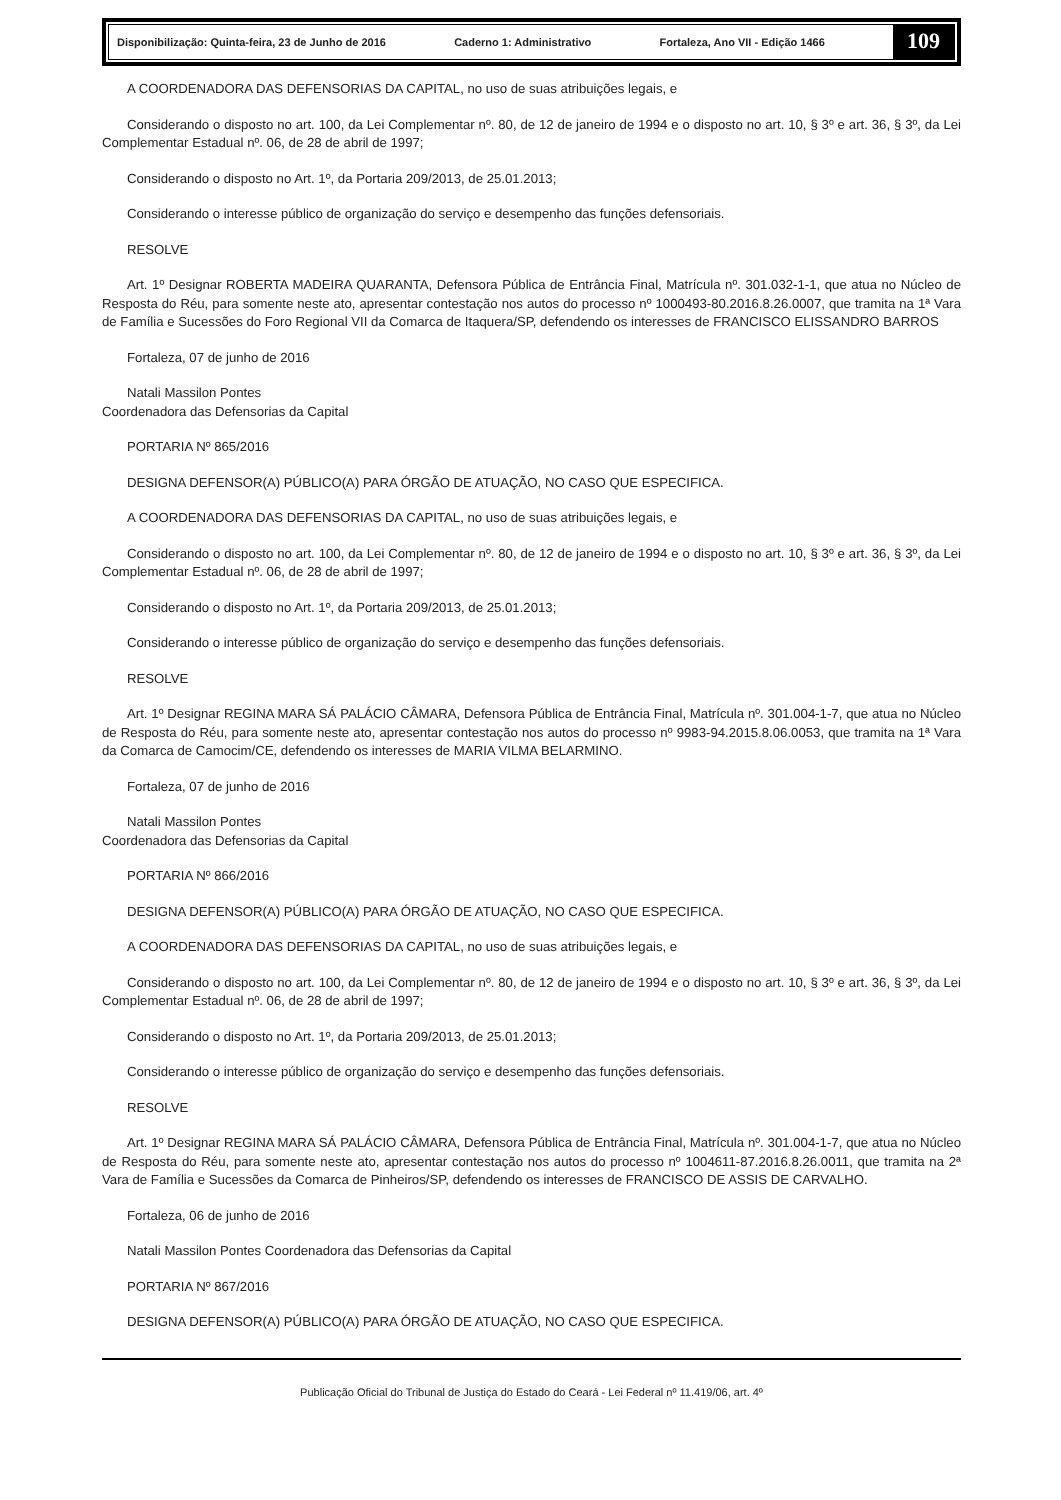Disponibilização: Quinta-feira, 23 de Junho de 2016 Caderno 1: Administrativo Fortaleza, Ano VII - Edição 1466 109
A COORDENADORA DAS DEFENSORIAS DA CAPITAL, no uso de suas atribuições legais, e
Considerando o disposto no art. 100, da Lei Complementar nº. 80, de 12 de janeiro de 1994 e o disposto no art. 10, § 3º e art. 36, § 3º, da Lei Complementar Estadual nº. 06, de 28 de abril de 1997;
Considerando o disposto no Art. 1º, da Portaria 209/2013, de 25.01.2013;
Considerando o interesse público de organização do serviço e desempenho das funções defensoriais.
RESOLVE
Art. 1º Designar ROBERTA MADEIRA QUARANTA, Defensora Pública de Entrância Final, Matrícula nº. 301.032-1-1, que atua no Núcleo de Resposta do Réu, para somente neste ato, apresentar contestação nos autos do processo nº 1000493-80.2016.8.26.0007, que tramita na 1ª Vara de Família e Sucessões do Foro Regional VII da Comarca de Itaquera/SP, defendendo os interesses de FRANCISCO ELISSANDRO BARROS
Fortaleza, 07 de junho de 2016
Natali Massilon Pontes
Coordenadora das Defensorias da Capital
PORTARIA Nº 865/2016
DESIGNA DEFENSOR(A) PÚBLICO(A) PARA ÓRGÃO DE ATUAÇÃO, NO CASO QUE ESPECIFICA.
A COORDENADORA DAS DEFENSORIAS DA CAPITAL, no uso de suas atribuições legais, e
Considerando o disposto no art. 100, da Lei Complementar nº. 80, de 12 de janeiro de 1994 e o disposto no art. 10, § 3º e art. 36, § 3º, da Lei Complementar Estadual nº. 06, de 28 de abril de 1997;
Considerando o disposto no Art. 1º, da Portaria 209/2013, de 25.01.2013;
Considerando o interesse público de organização do serviço e desempenho das funções defensoriais.
RESOLVE
Art. 1º Designar REGINA MARA SÁ PALÁCIO CÂMARA, Defensora Pública de Entrância Final, Matrícula nº. 301.004-1-7, que atua no Núcleo de Resposta do Réu, para somente neste ato, apresentar contestação nos autos do processo nº 9983-94.2015.8.06.0053, que tramita na 1ª Vara da Comarca de Camocim/CE, defendendo os interesses de MARIA VILMA BELARMINO.
Fortaleza, 07 de junho de 2016
Natali Massilon Pontes
Coordenadora das Defensorias da Capital
PORTARIA Nº 866/2016
DESIGNA DEFENSOR(A) PÚBLICO(A) PARA ÓRGÃO DE ATUAÇÃO, NO CASO QUE ESPECIFICA.
A COORDENADORA DAS DEFENSORIAS DA CAPITAL, no uso de suas atribuições legais, e
Considerando o disposto no art. 100, da Lei Complementar nº. 80, de 12 de janeiro de 1994 e o disposto no art. 10, § 3º e art. 36, § 3º, da Lei Complementar Estadual nº. 06, de 28 de abril de 1997;
Considerando o disposto no Art. 1º, da Portaria 209/2013, de 25.01.2013;
Considerando o interesse público de organização do serviço e desempenho das funções defensoriais.
RESOLVE
Art. 1º Designar REGINA MARA SÁ PALÁCIO CÂMARA, Defensora Pública de Entrância Final, Matrícula nº. 301.004-1-7, que atua no Núcleo de Resposta do Réu, para somente neste ato, apresentar contestação nos autos do processo nº 1004611-87.2016.8.26.0011, que tramita na 2ª Vara de Família e Sucessões da Comarca de Pinheiros/SP, defendendo os interesses de FRANCISCO DE ASSIS DE CARVALHO.
Fortaleza, 06 de junho de 2016
Natali Massilon Pontes Coordenadora das Defensorias da Capital
PORTARIA Nº 867/2016
DESIGNA DEFENSOR(A) PÚBLICO(A) PARA ÓRGÃO DE ATUAÇÃO, NO CASO QUE ESPECIFICA.
Publicação Oficial do Tribunal de Justiça do Estado do Ceará - Lei Federal nº 11.419/06, art. 4º